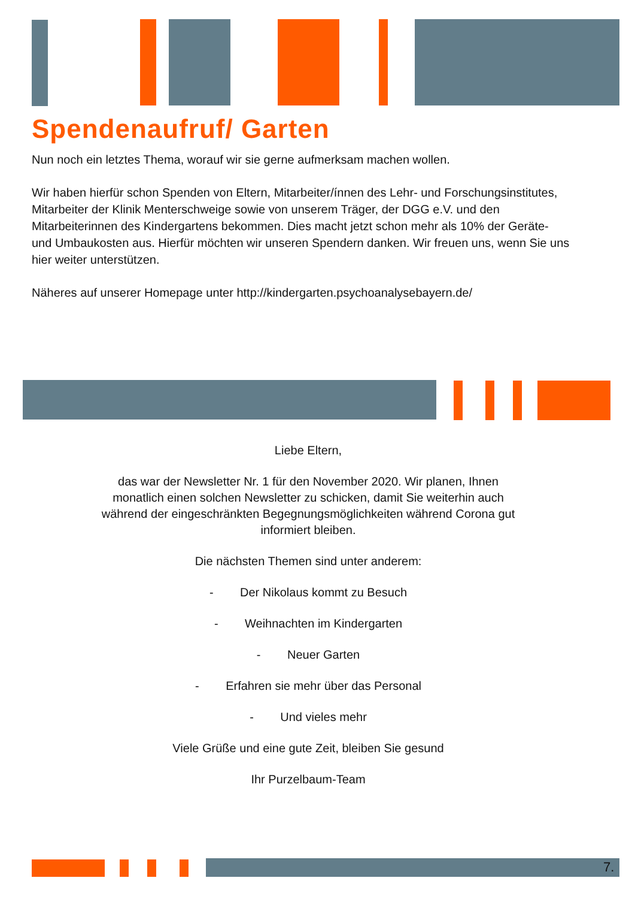Spendenaufruf/ Garten
Nun noch ein letztes Thema, worauf wir sie gerne aufmerksam machen wollen.
Wir haben hierfür schon Spenden von Eltern, Mitarbeiter/ínnen des Lehr- und Forschungsinstitutes, Mitarbeiter der Klinik Menterschweige sowie von unserem Träger, der DGG e.V. und den Mitarbeiterinnen des Kindergartens bekommen. Dies macht jetzt schon mehr als 10% der Geräte- und Umbaukosten aus. Hierfür möchten wir unseren Spendern danken. Wir freuen uns, wenn Sie uns hier weiter unterstützen.
Näheres auf unserer Homepage unter http://kindergarten.psychoanalysebayern.de/
Liebe Eltern,
das war der Newsletter Nr. 1 für den November 2020. Wir planen, Ihnen
monatlich einen solchen Newsletter zu schicken, damit Sie weiterhin auch
während der eingeschränkten Begegnungsmöglichkeiten während Corona gut
informiert bleiben.
Die nächsten Themen sind unter anderem:
- Der Nikolaus kommt zu Besuch
- Weihnachten im Kindergarten
- Neuer Garten
- Erfahren sie mehr über das Personal
- Und vieles mehr
Viele Grüße und eine gute Zeit, bleiben Sie gesund
Ihr Purzelbaum-Team
7.